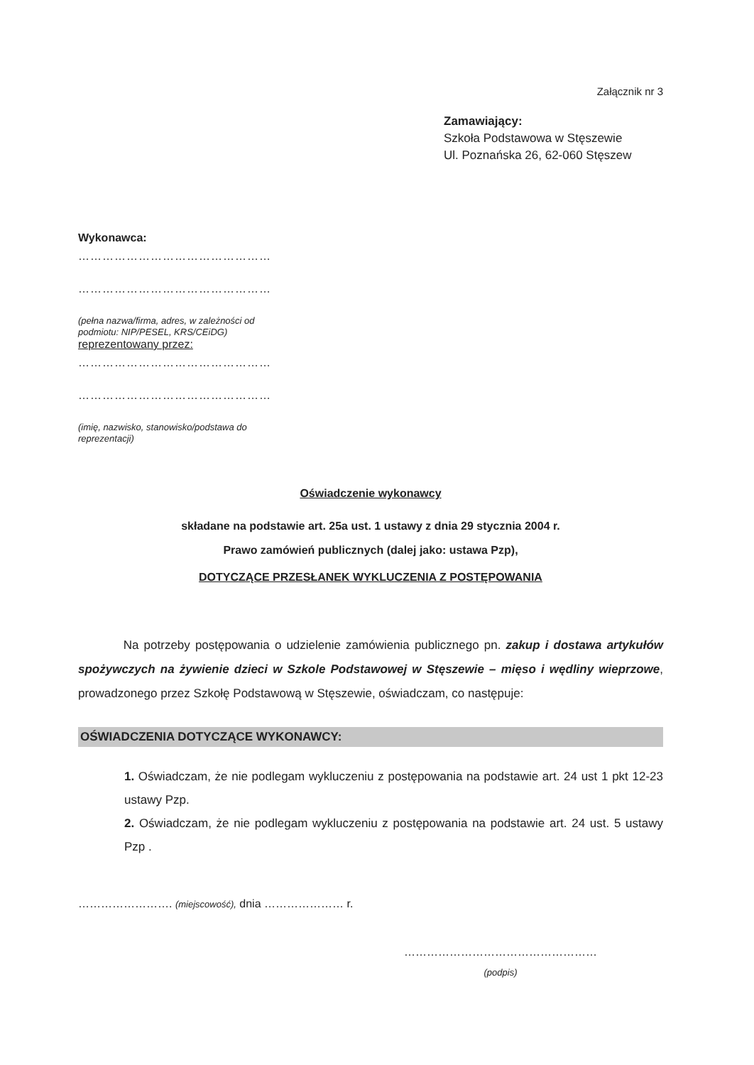Załącznik nr 3
Zamawiający:
Szkoła Podstawowa w Stęszewie
Ul. Poznańska 26, 62-060 Stęszew
Wykonawca:
…………………………………………
…………………………………………
(pełna nazwa/firma, adres, w zależności od podmiotu: NIP/PESEL, KRS/CEiDG)
reprezentowany przez:
…………………………………………
…………………………………………
(imię, nazwisko, stanowisko/podstawa do reprezentacji)
Oświadczenie wykonawcy
składane na podstawie art. 25a ust. 1 ustawy z dnia 29 stycznia 2004 r.
Prawo zamówień publicznych (dalej jako: ustawa Pzp),
DOTYCZĄCE PRZESŁANEK WYKLUCZENIA Z POSTĘPOWANIA
Na potrzeby postępowania o udzielenie zamówienia publicznego pn. zakup i dostawa artykułów spożywczych na żywienie dzieci w Szkole Podstawowej w Stęszewie – mięso i wędliny wieprzowe, prowadzonego przez Szkołę Podstawową w Stęszewie, oświadczam, co następuje:
OŚWIADCZENIA DOTYCZĄCE WYKONAWCY:
1. Oświadczam, że nie podlegam wykluczeniu z postępowania na podstawie art. 24 ust 1 pkt 12-23 ustawy Pzp.
2. Oświadczam, że nie podlegam wykluczeniu z postępowania na podstawie art. 24 ust. 5 ustawy Pzp .
……………………. (miejscowość), dnia ………………… r.
……………………………………………
(podpis)